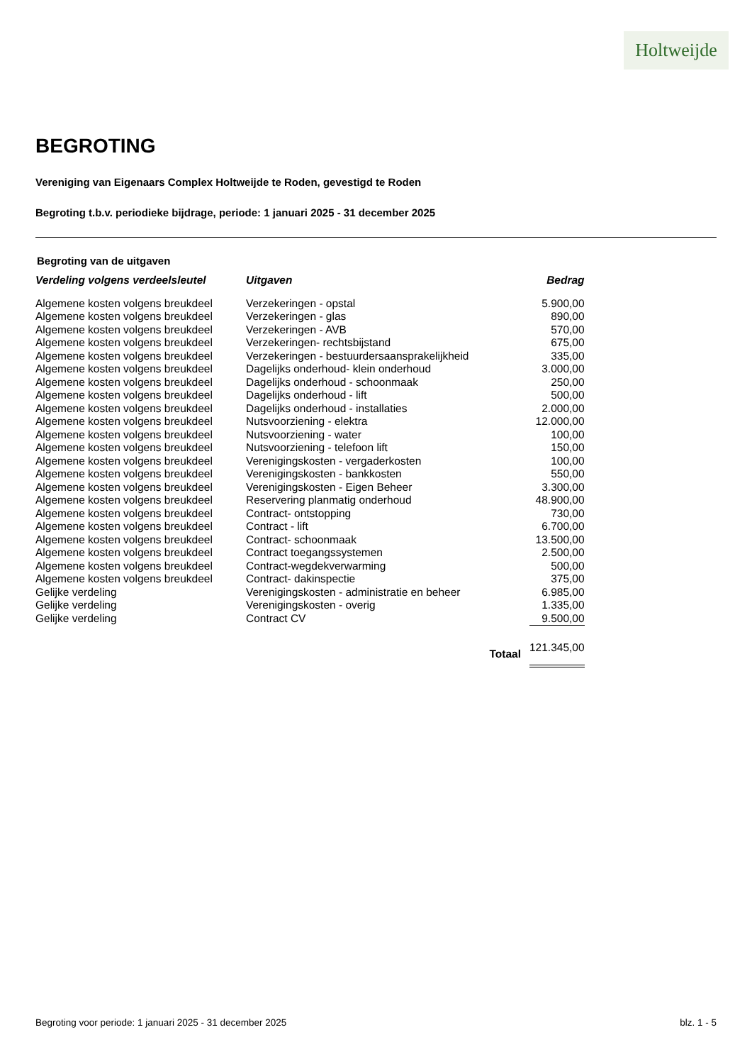Holtweijde
BEGROTING
Vereniging van Eigenaars Complex Holtweijde te Roden, gevestigd te Roden
Begroting t.b.v. periodieke bijdrage, periode: 1 januari 2025 - 31 december 2025
Begroting van de uitgaven
| Verdeling volgens verdeelsleutel | Uitgaven | Bedrag |
| --- | --- | --- |
| Algemene kosten volgens breukdeel | Verzekeringen - opstal | 5.900,00 |
| Algemene kosten volgens breukdeel | Verzekeringen - glas | 890,00 |
| Algemene kosten volgens breukdeel | Verzekeringen - AVB | 570,00 |
| Algemene kosten volgens breukdeel | Verzekeringen- rechtsbijstand | 675,00 |
| Algemene kosten volgens breukdeel | Verzekeringen - bestuurdersaansprakelijkheid | 335,00 |
| Algemene kosten volgens breukdeel | Dagelijks onderhoud- klein onderhoud | 3.000,00 |
| Algemene kosten volgens breukdeel | Dagelijks onderhoud - schoonmaak | 250,00 |
| Algemene kosten volgens breukdeel | Dagelijks onderhoud - lift | 500,00 |
| Algemene kosten volgens breukdeel | Dagelijks onderhoud - installaties | 2.000,00 |
| Algemene kosten volgens breukdeel | Nutsvoorziening - elektra | 12.000,00 |
| Algemene kosten volgens breukdeel | Nutsvoorziening - water | 100,00 |
| Algemene kosten volgens breukdeel | Nutsvoorziening - telefoon lift | 150,00 |
| Algemene kosten volgens breukdeel | Verenigingskosten - vergaderkosten | 100,00 |
| Algemene kosten volgens breukdeel | Verenigingskosten - bankkosten | 550,00 |
| Algemene kosten volgens breukdeel | Verenigingskosten - Eigen Beheer | 3.300,00 |
| Algemene kosten volgens breukdeel | Reservering planmatig onderhoud | 48.900,00 |
| Algemene kosten volgens breukdeel | Contract- ontstopping | 730,00 |
| Algemene kosten volgens breukdeel | Contract - lift | 6.700,00 |
| Algemene kosten volgens breukdeel | Contract- schoonmaak | 13.500,00 |
| Algemene kosten volgens breukdeel | Contract toegangssystemen | 2.500,00 |
| Algemene kosten volgens breukdeel | Contract-wegdekverwarming | 500,00 |
| Algemene kosten volgens breukdeel | Contract- dakinspectie | 375,00 |
| Gelijke verdeling | Verenigingskosten - administratie en beheer | 6.985,00 |
| Gelijke verdeling | Verenigingskosten - overig | 1.335,00 |
| Gelijke verdeling | Contract CV | 9.500,00 |
| | Totaal | 121.345,00 |
Begroting voor periode: 1 januari 2025 - 31 december 2025 blz. 1 - 5